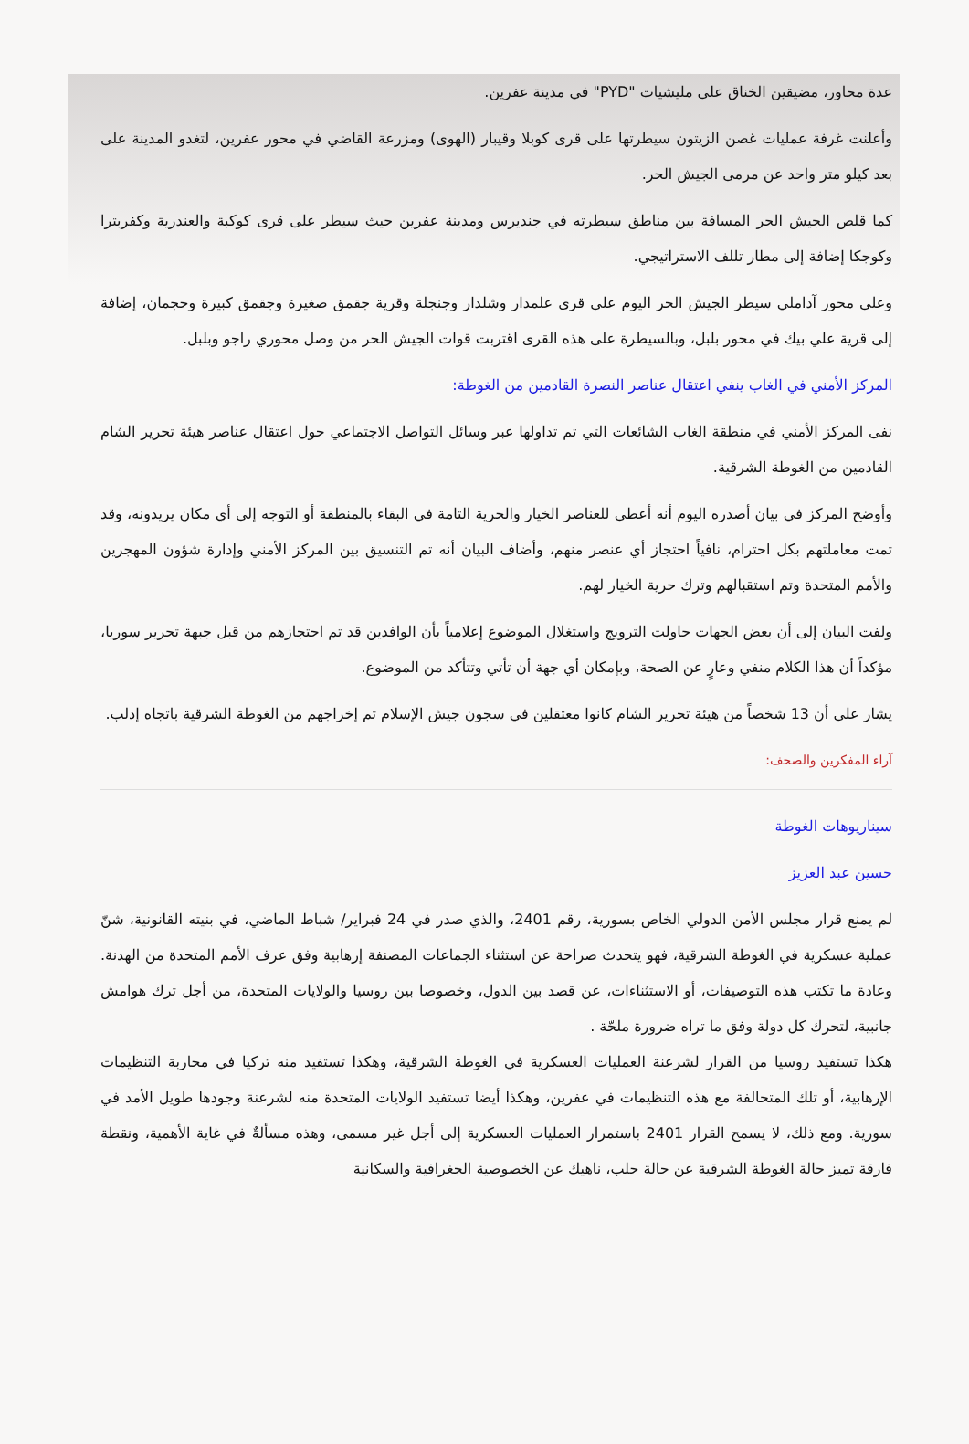عدة محاور، مضيقين الخناق على مليشيات "PYD" في مدينة عفرين.
وأعلنت غرفة عمليات غصن الزيتون سيطرتها على قرى كوبلا وقيبار (الهوى) ومزرعة القاضي في محور عفرين، لتغدو المدينة على بعد كيلو متر واحد عن مرمى الجيش الحر.
كما قلص الجيش الحر المسافة بين مناطق سيطرته في جنديرس ومدينة عفرين حيث سيطر على قرى كوكبة والعندرية وكفربترا وكوجكا إضافة إلى مطار تللف الاستراتيجي.
وعلى محور آداملي سيطر الجيش الحر اليوم على قرى علمدار وشلدار وجنجلة وقرية جقمق صغيرة وجقمق كبيرة وحجمان، إضافة إلى قرية علي بيك في محور بلبل، وبالسيطرة على هذه القرى اقتربت قوات الجيش الحر من وصل محوري راجو وبلبل.
المركز الأمني في الغاب ينفي اعتقال عناصر النصرة القادمين من الغوطة:
نفى المركز الأمني في منطقة الغاب الشائعات التي تم تداولها عبر وسائل التواصل الاجتماعي حول اعتقال عناصر هيئة تحرير الشام القادمين من الغوطة الشرقية.
وأوضح المركز في بيان أصدره اليوم أنه أعطى للعناصر الخيار والحرية التامة في البقاء بالمنطقة أو التوجه إلى أي مكان يريدونه، وقد تمت معاملتهم بكل احترام، نافياً احتجاز أي عنصر منهم، وأضاف البيان أنه تم التنسيق بين المركز الأمني وإدارة شؤون المهجرين والأمم المتحدة وتم استقبالهم وترك حرية الخيار لهم.
ولفت البيان إلى أن بعض الجهات حاولت الترويج واستغلال الموضوع إعلامياً بأن الوافدين قد تم احتجازهم من قبل جبهة تحرير سوريا، مؤكداً أن هذا الكلام منفي وعارٍ عن الصحة، وبإمكان أي جهة أن تأتي وتتأكد من الموضوع.
يشار على أن 13 شخصاً من هيئة تحرير الشام كانوا معتقلين في سجون جيش الإسلام تم إخراجهم من الغوطة الشرقية باتجاه إدلب.
آراء المفكرين والصحف:
سيناريوهات الغوطة
حسين عبد العزيز
لم يمنع قرار مجلس الأمن الدولي الخاص بسورية، رقم 2401، والذي صدر في 24 فبراير/ شباط الماضي، في بنيته القانونية، شنّ عملية عسكرية في الغوطة الشرقية، فهو يتحدث صراحة عن استثناء الجماعات المصنفة إرهابية وفق عرف الأمم المتحدة من الهدنة. وعادة ما تكتب هذه التوصيفات، أو الاستثناءات، عن قصد بين الدول، وخصوصا بين روسيا والولايات المتحدة، من أجل ترك هوامش جانبية، لتحرك كل دولة وفق ما تراه ضرورة ملحّة .
هكذا تستفيد روسيا من القرار لشرعنة العمليات العسكرية في الغوطة الشرقية، وهكذا تستفيد منه تركيا في محاربة التنظيمات الإرهابية، أو تلك المتحالفة مع هذه التنظيمات في عفرين، وهكذا أيضا تستفيد الولايات المتحدة منه لشرعنة وجودها طويل الأمد في سورية. ومع ذلك، لا يسمح القرار 2401 باستمرار العمليات العسكرية إلى أجل غير مسمى، وهذه مسألةٌ في غاية الأهمية، ونقطة فارقة تميز حالة الغوطة الشرقية عن حالة حلب، ناهيك عن الخصوصية الجغرافية والسكانية